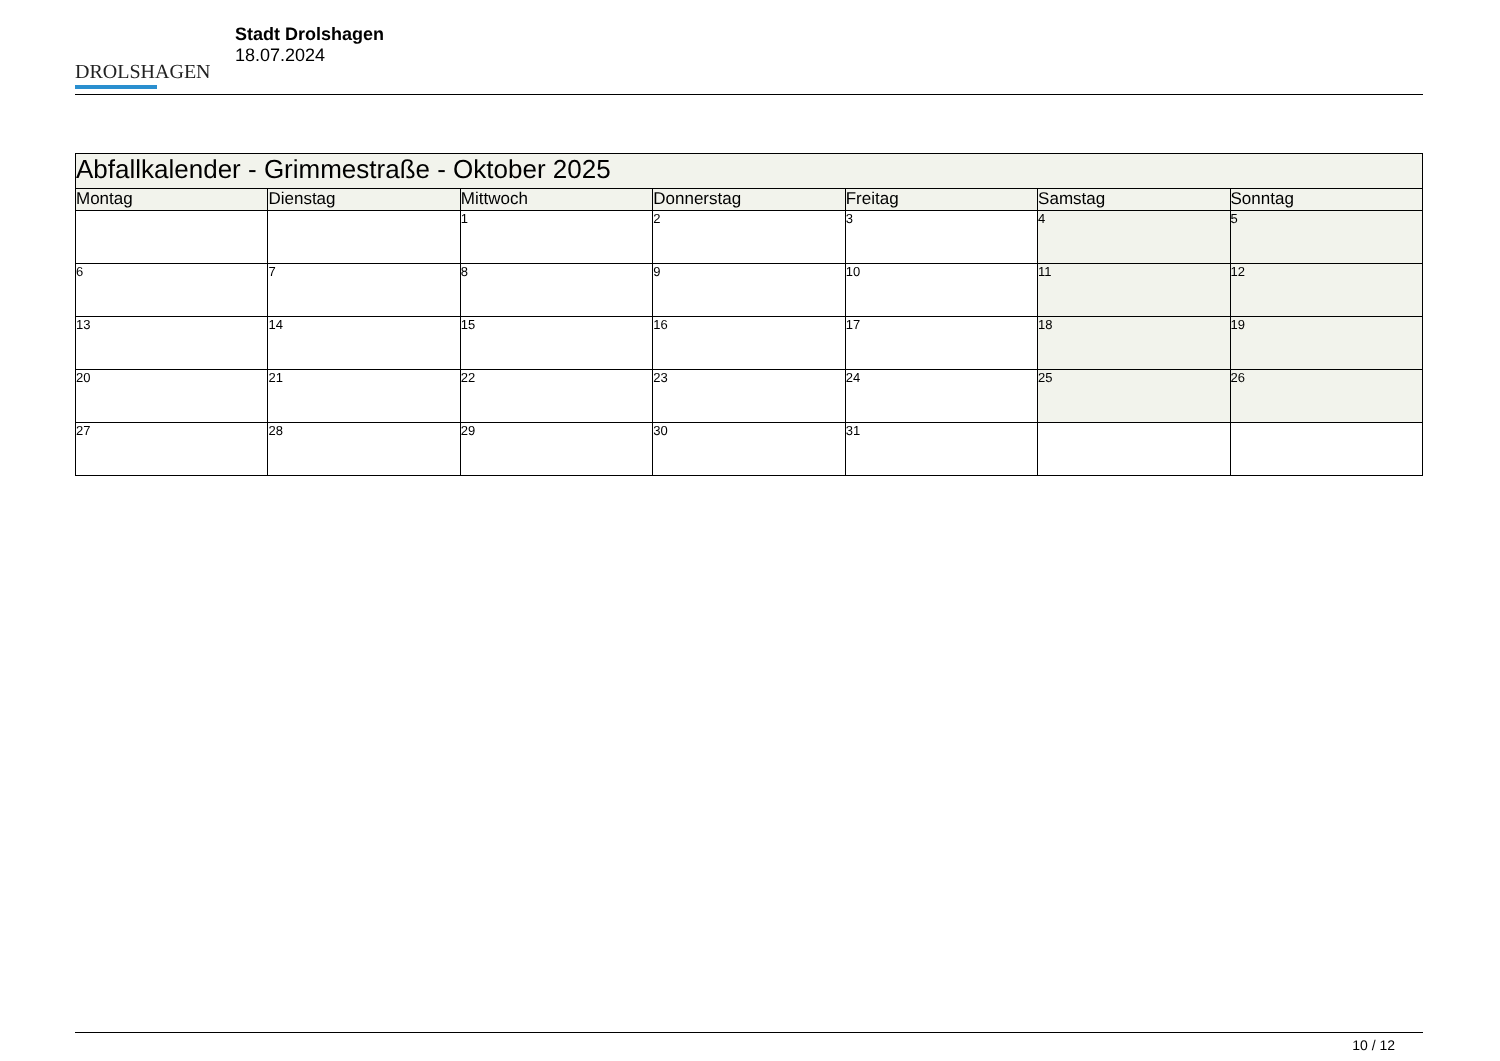DROLSHAGEN
Stadt Drolshagen
18.07.2024
| Abfallkalender - Grimmestraße - Oktober 2025 | | | | | | |
| Montag | Dienstag | Mittwoch | Donnerstag | Freitag | Samstag | Sonntag |
| | | 1 | 2 | 3 | 4 | 5 |
| 6 | 7 | 8 | 9 | 10 | 11 | 12 |
| 13 | 14 | 15 | 16 | 17 | 18 | 19 |
| 20 | 21 | 22 | 23 | 24 | 25 | 26 |
| 27 | 28 | 29 | 30 | 31 | | |
10 / 12